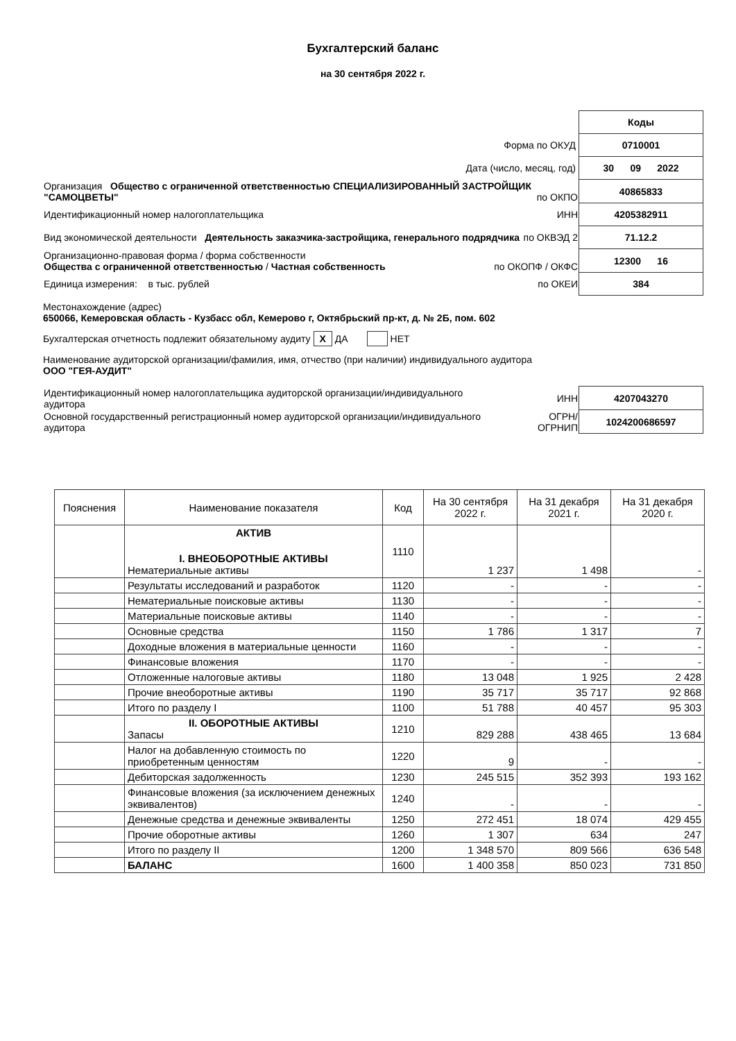Бухгалтерский баланс
на 30 сентября 2022 г.
| | Коды |
| Форма по ОКУД | 0710001 |
| Дата (число, месяц, год) | 30 09 2022 |
| Организация Общество с ограниченной ответственностью СПЕЦИАЛИЗИРОВАННЫЙ ЗАСТРОЙЩИК "САМОЦВЕТЫ" по ОКПО | 40865833 |
| Идентификационный номер налогоплательщика ИНН | 4205382911 |
| Вид экономической деятельности Деятельность заказчика-застройщика, генерального подрядчика по ОКВЭД 2 | 71.12.2 |
| Организационно-правовая форма / форма собственности Общества с ограниченной ответственностью / Частная собственность по ОКОПФ / ОКФС | 12300 16 |
| Единица измерения: в тыс. рублей по ОКЕИ | 384 |
Местонахождение (адрес)
650066, Кемеровская область - Кузбасс обл, Кемерово г, Октябрьский пр-кт, д. № 2Б, пом. 602
Бухгалтерская отчетность подлежит обязательному аудиту X ДА НЕТ
Наименование аудиторской организации/фамилия, имя, отчество (при наличии) индивидуального аудитора
ООО "ГЕЯ-АУДИТ"
| Идентификационный номер налогоплательщика аудиторской организации/индивидуального аудитора | ИНН | 4207043270 |
| Основной государственный регистрационный номер аудиторской организации/индивидуального аудитора | ОГРН/ ОГРНИП | 1024200686597 |
| Пояснения | Наименование показателя | Код | На 30 сентября 2022 г. | На 31 декабря 2021 г. | На 31 декабря 2020 г. |
| --- | --- | --- | --- | --- | --- |
| | АКТИВ I. ВНЕОБОРОТНЫЕ АКТИВЫ Нематериальные активы | 1110 | 1 237 | 1 498 | - |
| | Результаты исследований и разработок | 1120 | - | - | - |
| | Нематериальные поисковые активы | 1130 | - | - | - |
| | Материальные поисковые активы | 1140 | - | - | - |
| | Основные средства | 1150 | 1 786 | 1 317 | 7 |
| | Доходные вложения в материальные ценности | 1160 | - | - | - |
| | Финансовые вложения | 1170 | - | - | - |
| | Отложенные налоговые активы | 1180 | 13 048 | 1 925 | 2 428 |
| | Прочие внеоборотные активы | 1190 | 35 717 | 35 717 | 92 868 |
| | Итого по разделу I | 1100 | 51 788 | 40 457 | 95 303 |
| | II. ОБОРОТНЫЕ АКТИВЫ Запасы | 1210 | 829 288 | 438 465 | 13 684 |
| | Налог на добавленную стоимость по приобретенным ценностям | 1220 | 9 | - | - |
| | Дебиторская задолженность | 1230 | 245 515 | 352 393 | 193 162 |
| | Финансовые вложения (за исключением денежных эквивалентов) | 1240 | - | - | - |
| | Денежные средства и денежные эквиваленты | 1250 | 272 451 | 18 074 | 429 455 |
| | Прочие оборотные активы | 1260 | 1 307 | 634 | 247 |
| | Итого по разделу II | 1200 | 1 348 570 | 809 566 | 636 548 |
| | БАЛАНС | 1600 | 1 400 358 | 850 023 | 731 850 |